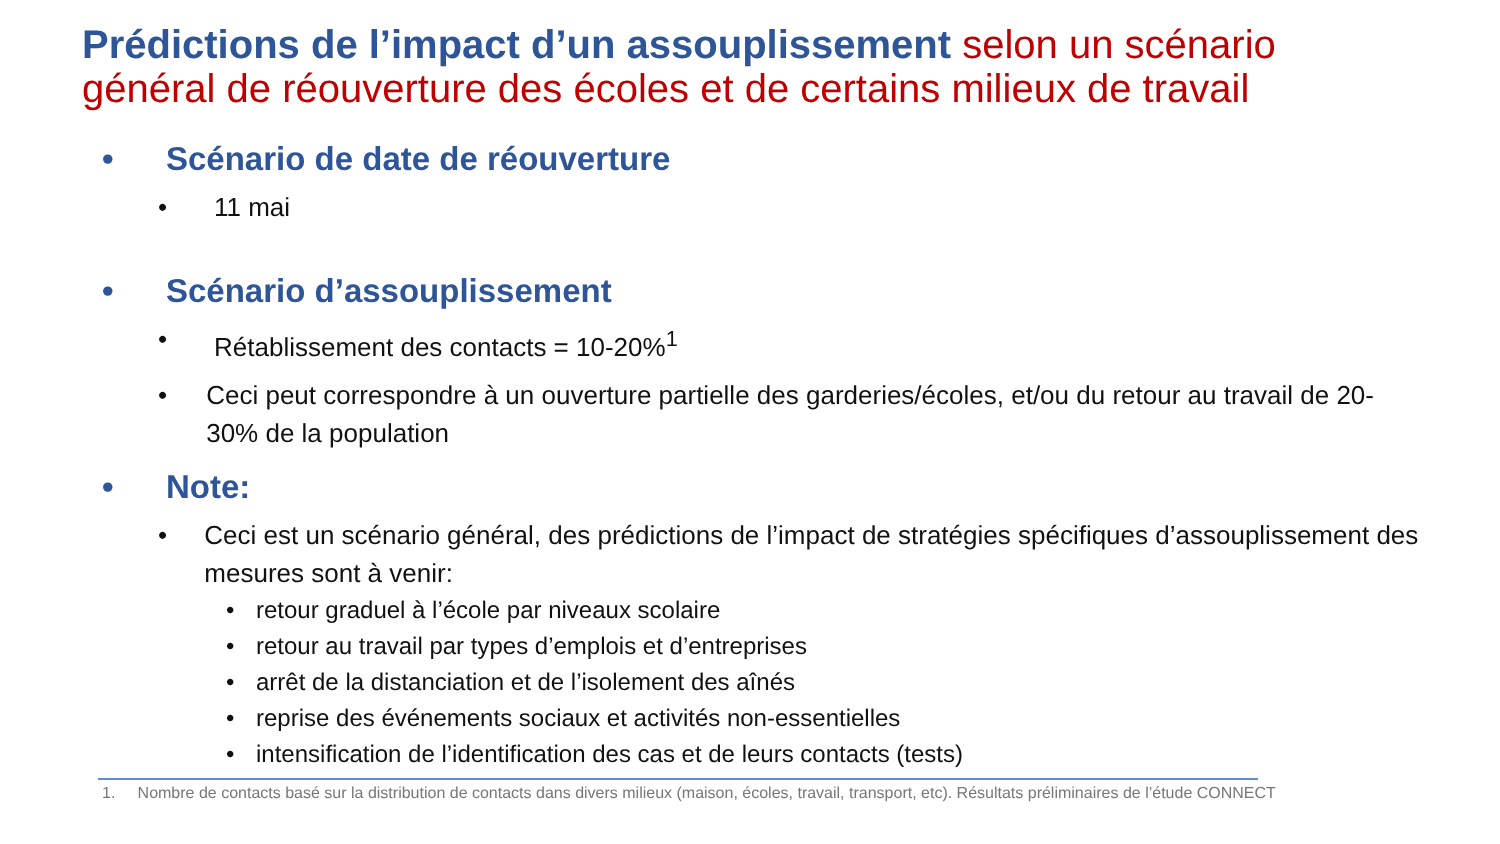Prédictions de l’impact d’un assouplissement selon un scénario général de réouverture des écoles et de certains milieux de travail
• Scénario de date de réouverture
• 11 mai
• Scénario d’assouplissement
• Rétablissement des contacts = 10-20%<sup>1</sup>
• Ceci peut correspondre à un ouverture partielle des garderies/écoles, et/ou du retour au travail de 20-30% de la population
• Note:
• Ceci est un scénario général, des prédictions de l’impact de stratégies spécifiques d’assouplissement des mesures sont à venir:
• retour graduel à l’école par niveaux scolaire
• retour au travail par types d’emplois et d’entreprises
• arrêt de la distanciation et de l’isolement des aînés
• reprise des événements sociaux et activités non-essentielles
• intensification de l’identification des cas et de leurs contacts (tests)
1. Nombre de contacts basé sur la distribution de contacts dans divers milieux (maison, écoles, travail, transport, etc). Résultats préliminaires de l’étude CONNECT